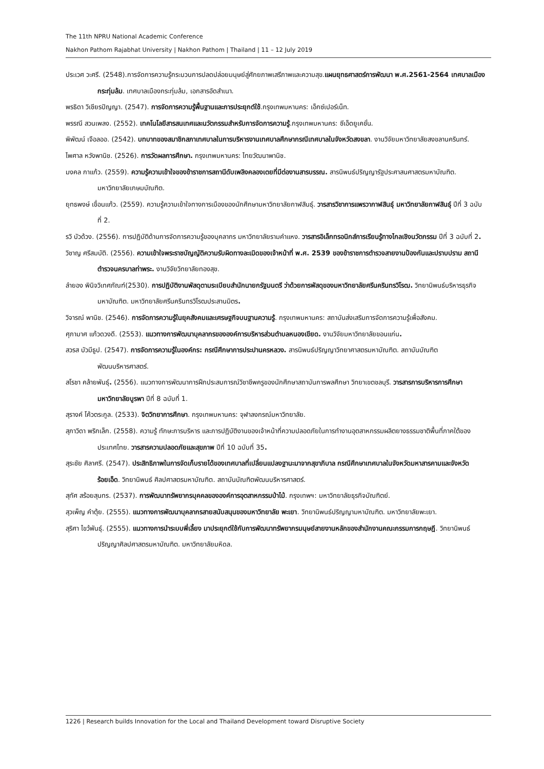The 11th NPRU National Academic Conference
Nakhon Pathom Rajabhat University | Nakhon Pathom | Thailand | 11 – 12 July 2019
ประเวศ วะศรี. (2548).การจัดการความรู้กระบวนการปลดปล่อยมนุษย์สู่ศักยภาพเสรีภาพและความสุข.แผนยุทธศาสตร์การพัฒนา พ.ศ.2561-2564 เทศบาลเมืองกระทุ่มล้ม. เทศบาลเมืองกระทุ่มล้ม, เอกสารอัดสำเนา.
พรธิดา วิเชียรปัญญา. (2547). การจัดการความรู้พื้นฐานและการประยุกต์ใช้.กรุงเทพมหานคร: เอ็กซ์เปอร์เน็ท.
พรรณี สวนเพลง. (2552). เทคโนโลยีสารสนเทศและนวัตกรรมสำหรับการจัดการความรู้.กรุงเทพมหานคร: ซีเอ็ดยูเคชั่น.
พิพัฒน์ เจือลออ. (2542). บทบาทของสมาชิกสภาเทศบาลในการบริหารงานเทศบาลศึกษากรณีเทศบาลในจังหวัดสงขลา. งานวิจัยมหาวิทยาลัยสงขลานครินทร์.
ไพศาล หวังพานิช. (2526). การวัดผลการศึกษา. กรุงเทพมหานคร: ไทยวัฒนาพานิช.
มงคล กาแก้ว. (2559). ความรู้ความเข้าใจของข้าราชการสถานีดับเพลิงคลองเตยที่มีต่องานสารบรรณ. สารนิพนธ์ปริญญารัฐประศาสนศาสตรมหาบัณฑิต. มหาวิทยาลัยเกษมบัณฑิต.
ยุทธพงษ์ เขื่อนแก้ว. (2559). ความรู้ความเข้าใจทางการเมืองของนักศึกษามหาวิทยาลัยกาฬสินธุ์. วารสารวิชาการแพรวากาฬสินธุ์ มหาวิทยาลัยกาฬสินธุ์ ปีที่ 3 ฉบับที่ 2.
รวิ บัวด้วง. (2556). การปฏิบัติด้านการจัดการความรู้ของบุคลากร มหาวิทยาลัยรามคำแหง. วารสารอิเล็กทรอนิกส์การเรียนรู้ทางไกลเชิงนวัตกรรม ปีที่ 3 ฉบับที่ 2.
วิชาญ ศรีสมบัติ. (2556). ความเข้าใจพระราชบัญญัติความรับผิดทางละเมิดของเจ้าหน้าที่ พ.ศ. 2539 ของข้าราชการตำรวจสายงานป้องกันและปราบปราม สถานีตำรวจนครบาลท่าพระ. งานวิจัยวิทยาลัยทองสุข.
ลำยอง พินิจวิเทศภัณฑ์(2530). การปฏิบัติงานพัสดุตามระเบียบสำนักนายกรัฐมนตรี ว่าด้วยการพัสดุของมหาวิทยาลัยศรีนครินทรวิโรฒ. วิทยานิพนธ์บริหารธุรกิจมหาบัณฑิต. มหาวิทยาลัยศรีนครินทรวิโรฒประสานมิตร.
วิจารณ์ พานิช. (2546). การจัดการความรู้ในยุคสังคมและเศรษฐกิจบนฐานความรู้. กรุงเทพมหานคร: สถาบันส่งเสริมการจัดการความรู้เพื่อสังคม.
ศุภามาศ แก้วดวงดี. (2553). แนวทางการพัฒนาบุคลากรขององค์การบริหารส่วนตำบลหนองเขียด. งานวิจัยมหาวิทยาลัยขอนแก่น.
สวรส บัวมีธูป. (2547). การจัดการความรู้ในองค์กร: กรณีศึกษาการประปานครหลวง. สารนิพนธ์ปริญญาวิทยาศาสตรมหาบัณฑิต. สถาบันบัณฑิตพัฒนบริหารศาสตร์.
สโรชา คล้ายพันธุ์. (2556). แนวทางการพัฒนาการฝึกประสบการณ์วิชาชีพครูของนักศึกษาสถาบันการพลศึกษา วิทยาเขตชลบุรี. วารสารการบริหารการศึกษา มหาวิทยาลัยบูรพา ปีที่ 8 ฉบับที่ 1.
สุรางค์ โค้วตระกูล. (2533). จิตวิทยาการศึกษา. กรุงเทพมหานคร: จุฬาลงกรณ์มหาวิทยาลัย.
สุภาวิดา พริกเล็ก. (2558). ความรู้ ทักษะการบริหาร และการปฏิบัติงานของเจ้าหน้าที่ความปลอดภัยในการทำงานอุตสาหกรรมผลิตยางธรรมชาติพื้นที่ภาคใต้ของประเทศไทย. วารสารความปลอดภัยและสุขภาพ ปีที่ 10 ฉบับที่ 35.
สุระชัย ศิลาศรี. (2547). ประสิทธิภาพในการจัดเก็บรายได้ของเทศบาลที่เปลี่ยนแปลงฐานะมาจากสุขาภิบาล กรณีศึกษาเทศบาลในจังหวัดมหาสารคามและจังหวัดร้อยเอ็ด. วิทยานิพนธ์ ศิลปศาสตรมหาบัณฑิต. สถาบันบัณฑิตพัฒนบริหารศาสตร์.
สุทัศ สร้อยสุนทร. (2537). การพัฒนาทรัพยากรบุคคลขององค์การอุตสาหกรรมป่าไม้. กรุงเทพฯ: มหาวิทยาลัยธุรกิจบัณฑิตย์.
สุวเพ็ญ คำตุ้ย. (2555). แนวทางการพัฒนาบุคลากรสายสนับสนุนของมหาวิทยาลัย พะเยา. วิทยานิพนธ์ปริญญามหาบัณฑิต. มหาวิทยาลัยพะเยา.
สุริศา ไขว้พันธุ์. (2555). แนวทางการนำระบบพี่เลี้ยง มาประยุกต์ใช้กับการพัฒนาทรัพยากรมนุษย์สายงานหลักของสำนักงานคณะกรรมการกฤษฎี. วิทยานิพนธ์ปริญญาศิลปศาสตรมหาบัณฑิต. มหาวิทยาลัยมหิดล.
1226 | Research builds Innovation for the Local and Thailand Development toward Disruptive Society